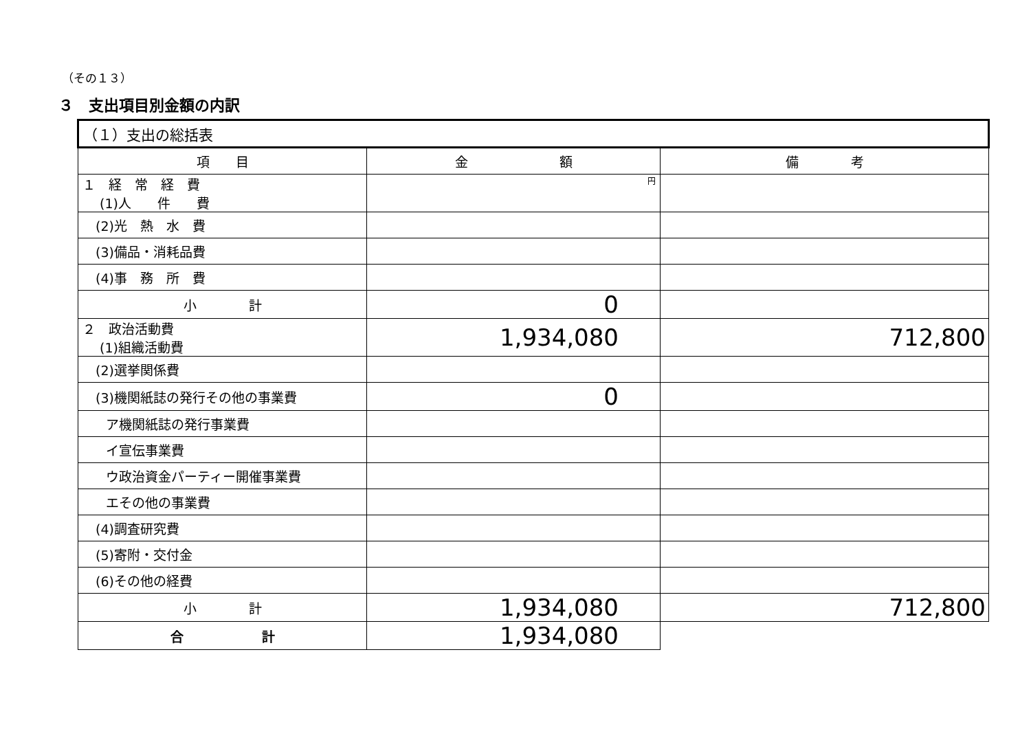（その１３）
３　支出項目別金額の内訳
| （１）支出の総括表 | | |
| 項 目 | 金 額 | 備 考 |
| １ 経 常 経 費 (1)人 件 費 | 円 | |
| (2)光 熱 水 費 | | |
| (3)備品・消耗品費 | | |
| (4)事 務 所 費 | | |
| 小 計 | 0 | |
| ２ 政治活動費 (1)組織活動費 | 1,934,080 | 712,800 |
| (2)選挙関係費 | | |
| (3)機関紙誌の発行その他の事業費 | 0 | |
| ア機関紙誌の発行事業費 | | |
| イ宣伝事業費 | | |
| ウ政治資金パーティー開催事業費 | | |
| エその他の事業費 | | |
| (4)調査研究費 | | |
| (5)寄附・交付金 | | |
| (6)その他の経費 | | |
| 小 計 | 1,934,080 | 712,800 |
| 合 計 | 1,934,080 | |